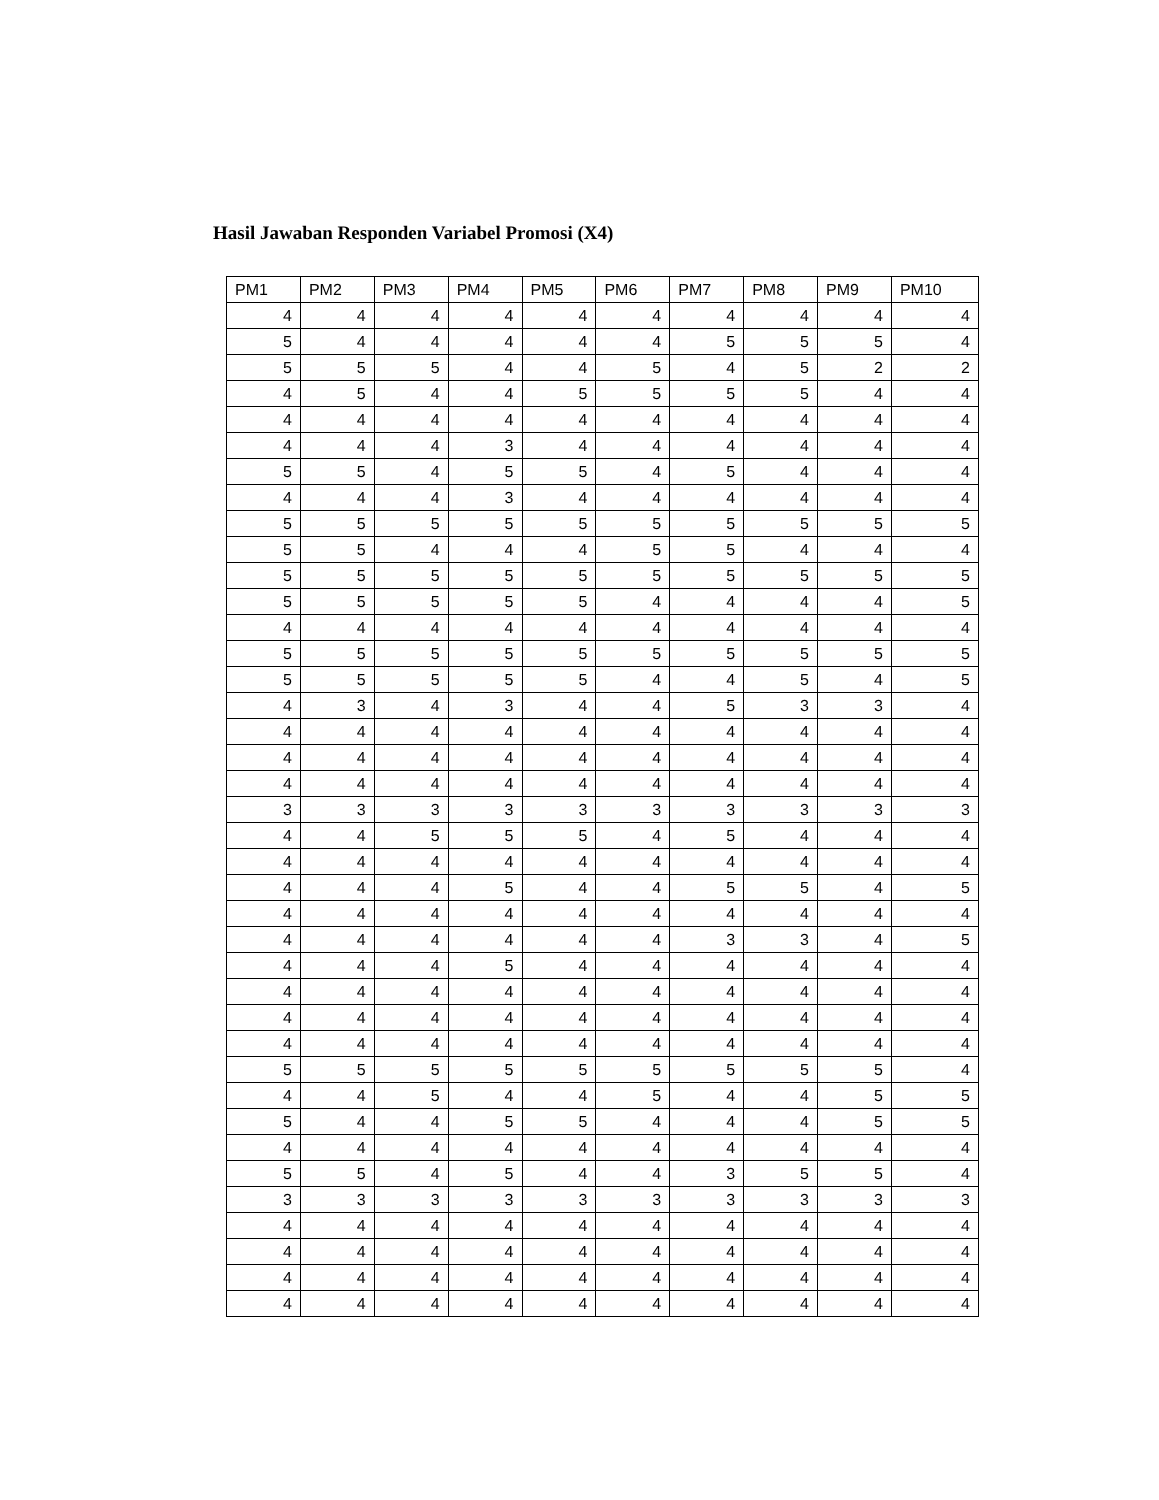Hasil Jawaban Responden Variabel Promosi (X4)
| PM1 | PM2 | PM3 | PM4 | PM5 | PM6 | PM7 | PM8 | PM9 | PM10 |
| --- | --- | --- | --- | --- | --- | --- | --- | --- | --- |
| 4 | 4 | 4 | 4 | 4 | 4 | 4 | 4 | 4 | 4 |
| 5 | 4 | 4 | 4 | 4 | 4 | 5 | 5 | 5 | 4 |
| 5 | 5 | 5 | 4 | 4 | 5 | 4 | 5 | 2 | 2 |
| 4 | 5 | 4 | 4 | 5 | 5 | 5 | 5 | 4 | 4 |
| 4 | 4 | 4 | 4 | 4 | 4 | 4 | 4 | 4 | 4 |
| 4 | 4 | 4 | 3 | 4 | 4 | 4 | 4 | 4 | 4 |
| 5 | 5 | 4 | 5 | 5 | 4 | 5 | 4 | 4 | 4 |
| 4 | 4 | 4 | 3 | 4 | 4 | 4 | 4 | 4 | 4 |
| 5 | 5 | 5 | 5 | 5 | 5 | 5 | 5 | 5 | 5 |
| 5 | 5 | 4 | 4 | 4 | 5 | 5 | 4 | 4 | 4 |
| 5 | 5 | 5 | 5 | 5 | 5 | 5 | 5 | 5 | 5 |
| 5 | 5 | 5 | 5 | 5 | 4 | 4 | 4 | 4 | 5 |
| 4 | 4 | 4 | 4 | 4 | 4 | 4 | 4 | 4 | 4 |
| 5 | 5 | 5 | 5 | 5 | 5 | 5 | 5 | 5 | 5 |
| 5 | 5 | 5 | 5 | 5 | 4 | 4 | 5 | 4 | 5 |
| 4 | 3 | 4 | 3 | 4 | 4 | 5 | 3 | 3 | 4 |
| 4 | 4 | 4 | 4 | 4 | 4 | 4 | 4 | 4 | 4 |
| 4 | 4 | 4 | 4 | 4 | 4 | 4 | 4 | 4 | 4 |
| 4 | 4 | 4 | 4 | 4 | 4 | 4 | 4 | 4 | 4 |
| 3 | 3 | 3 | 3 | 3 | 3 | 3 | 3 | 3 | 3 |
| 4 | 4 | 5 | 5 | 5 | 4 | 5 | 4 | 4 | 4 |
| 4 | 4 | 4 | 4 | 4 | 4 | 4 | 4 | 4 | 4 |
| 4 | 4 | 4 | 5 | 4 | 4 | 5 | 5 | 4 | 5 |
| 4 | 4 | 4 | 4 | 4 | 4 | 4 | 4 | 4 | 4 |
| 4 | 4 | 4 | 4 | 4 | 4 | 3 | 3 | 4 | 5 |
| 4 | 4 | 4 | 5 | 4 | 4 | 4 | 4 | 4 | 4 |
| 4 | 4 | 4 | 4 | 4 | 4 | 4 | 4 | 4 | 4 |
| 4 | 4 | 4 | 4 | 4 | 4 | 4 | 4 | 4 | 4 |
| 4 | 4 | 4 | 4 | 4 | 4 | 4 | 4 | 4 | 4 |
| 5 | 5 | 5 | 5 | 5 | 5 | 5 | 5 | 5 | 4 |
| 4 | 4 | 5 | 4 | 4 | 5 | 4 | 4 | 5 | 5 |
| 5 | 4 | 4 | 5 | 5 | 4 | 4 | 4 | 5 | 5 |
| 4 | 4 | 4 | 4 | 4 | 4 | 4 | 4 | 4 | 4 |
| 5 | 5 | 4 | 5 | 4 | 4 | 3 | 5 | 5 | 4 |
| 3 | 3 | 3 | 3 | 3 | 3 | 3 | 3 | 3 | 3 |
| 4 | 4 | 4 | 4 | 4 | 4 | 4 | 4 | 4 | 4 |
| 4 | 4 | 4 | 4 | 4 | 4 | 4 | 4 | 4 | 4 |
| 4 | 4 | 4 | 4 | 4 | 4 | 4 | 4 | 4 | 4 |
| 4 | 4 | 4 | 4 | 4 | 4 | 4 | 4 | 4 | 4 |